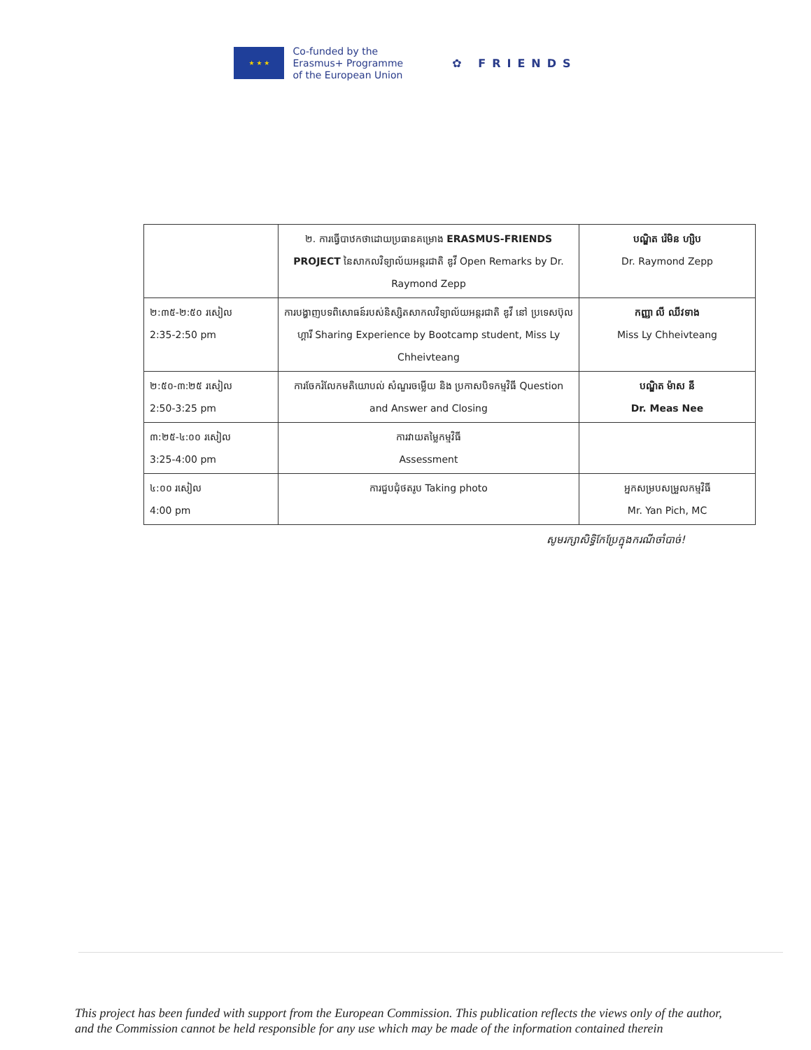★ ★ ★
Co-funded by the
Erasmus+ Programme
of the European Union
✿ FRIENDS
| | ២. ការធ្វើបាឋកថាដោយប្រធានគម្រោង ERASMUS-FRIENDS PROJECT នៃសាកលវិទ្យាល័យអន្តរជាតិ ឌូវី Open Remarks by Dr. Raymond Zepp | បណ្ឌិត រ៉េមិន ហ្សិប Dr. Raymond Zepp |
| ២:៣៥-២:៥០ រសៀល 2:35-2:50 pm | ការបង្ហាញបទពិសោធន៍របស់និស្សិតសាកលវិទ្យាល័យអន្តរជាតិ ឌូវី នៅ ប្រទេសប៊ុលហ្គារី Sharing Experience by Bootcamp student, Miss Ly Chheivteang | កញ្ញា លី ឈីវទាង Miss Ly Chheivteang |
| ២:៥០-៣:២៥ រសៀល 2:50-3:25 pm | ការចែករំលែកមតិយោបល់ សំណួរចម្លើយ និង ប្រកាសបិទកម្មវិធី Question and Answer and Closing | បណ្ឌិត ម៉ាស នី Dr. Meas Nee |
| ៣:២៥-៤:០០ រសៀល 3:25-4:00 pm | ការវាយតម្លៃកម្មវិធី Assessment | |
| ៤:០០ រសៀល 4:00 pm | ការជួបជុំថតរូប Taking photo | អ្នកសម្របសម្រួលកម្មវិធី Mr. Yan Pich, MC |
សូមរក្សាសិទ្ធិកែប្រែក្នុងករណីចាំបាច់!
This project has been funded with support from the European Commission. This publication reflects the views only of the author, and the Commission cannot be held responsible for any use which may be made of the information contained therein